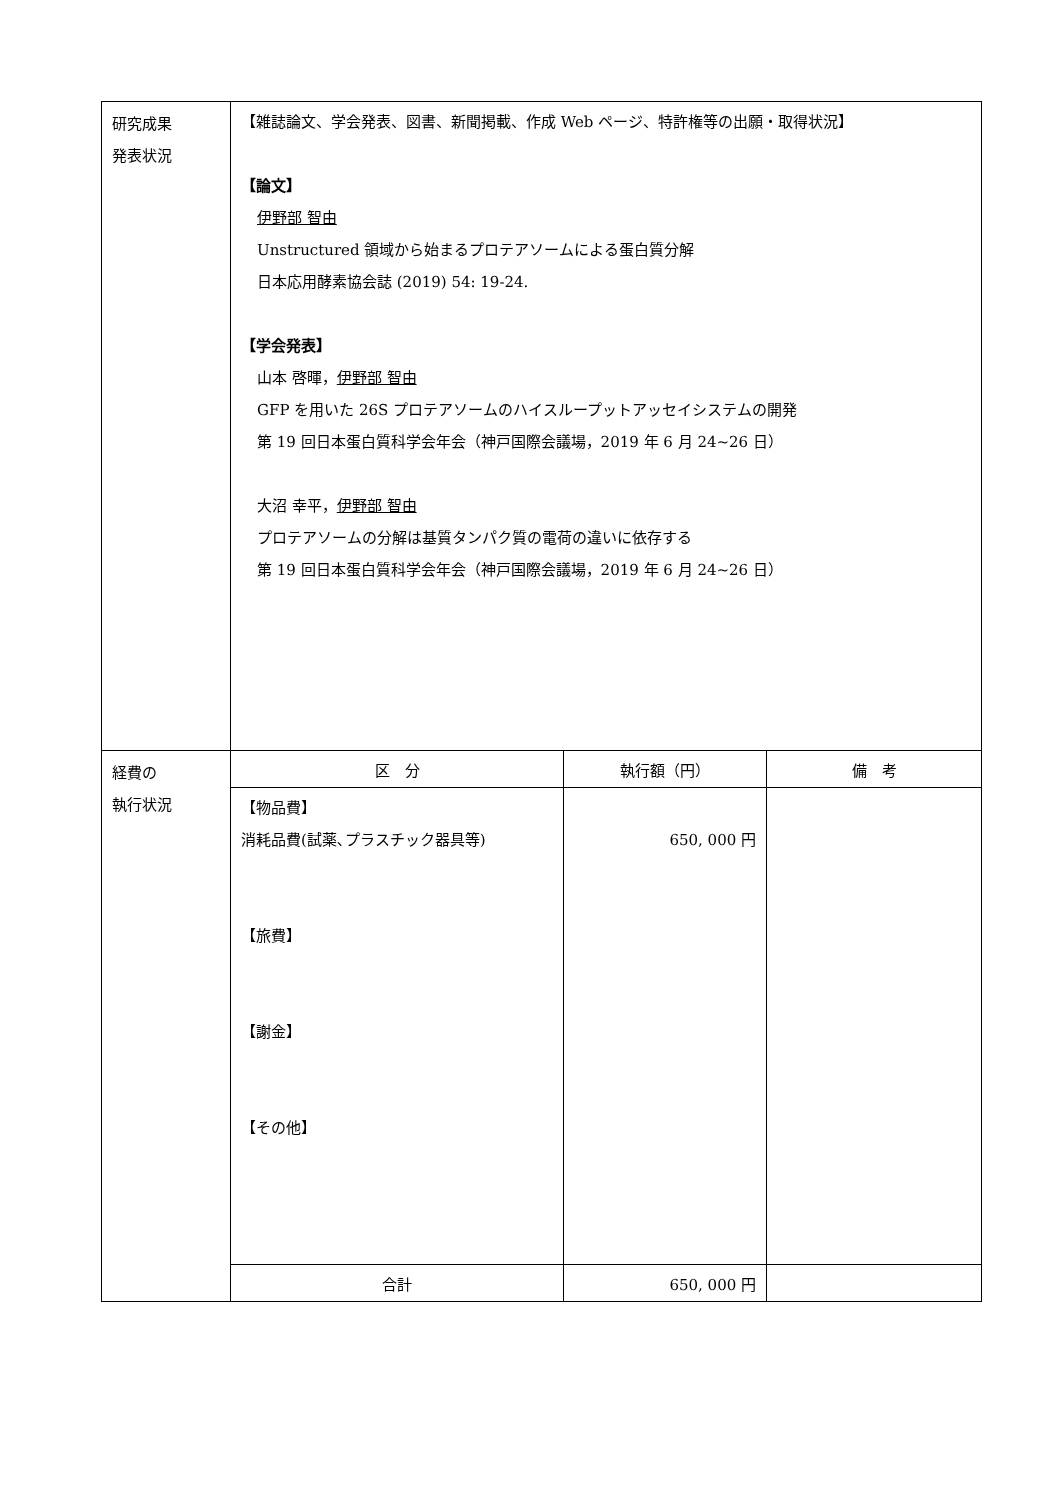| 研究成果 発表状況 | 【雑誌論文、学会発表、図書、新聞掲載、作成 Web ページ、特許権等の出願・取得状況】 【論文】 伊野部 智由 Unstructured 領域から始まるプロテアソームによる蛋白質分解 日本応用酵素協会誌 (2019) 54: 19-24. 【学会発表】 山本 啓暉， 伊野部 智由 GFP を用いた 26S プロテアソームのハイスループットアッセイシステムの開発 第 19 回日本蛋白質科学会年会（神戸国際会議場，2019 年 6 月 24~26 日） 大沼 幸平， 伊野部 智由 プロテアソームの分解は基質タンパク質の電荷の違いに依存する 第 19 回日本蛋白質科学会年会（神戸国際会議場，2019 年 6 月 24~26 日） |
| 経費の 執行状況 | / 区 分 / 執行額（円） / 備 考 / / --- / --- / --- / / 【物品費】 消耗品費(試薬､プラスチック器具等) 【旅費】 【謝金】 【その他】 / 650, 000 円 / / / 合計 / 650, 000 円 / / |